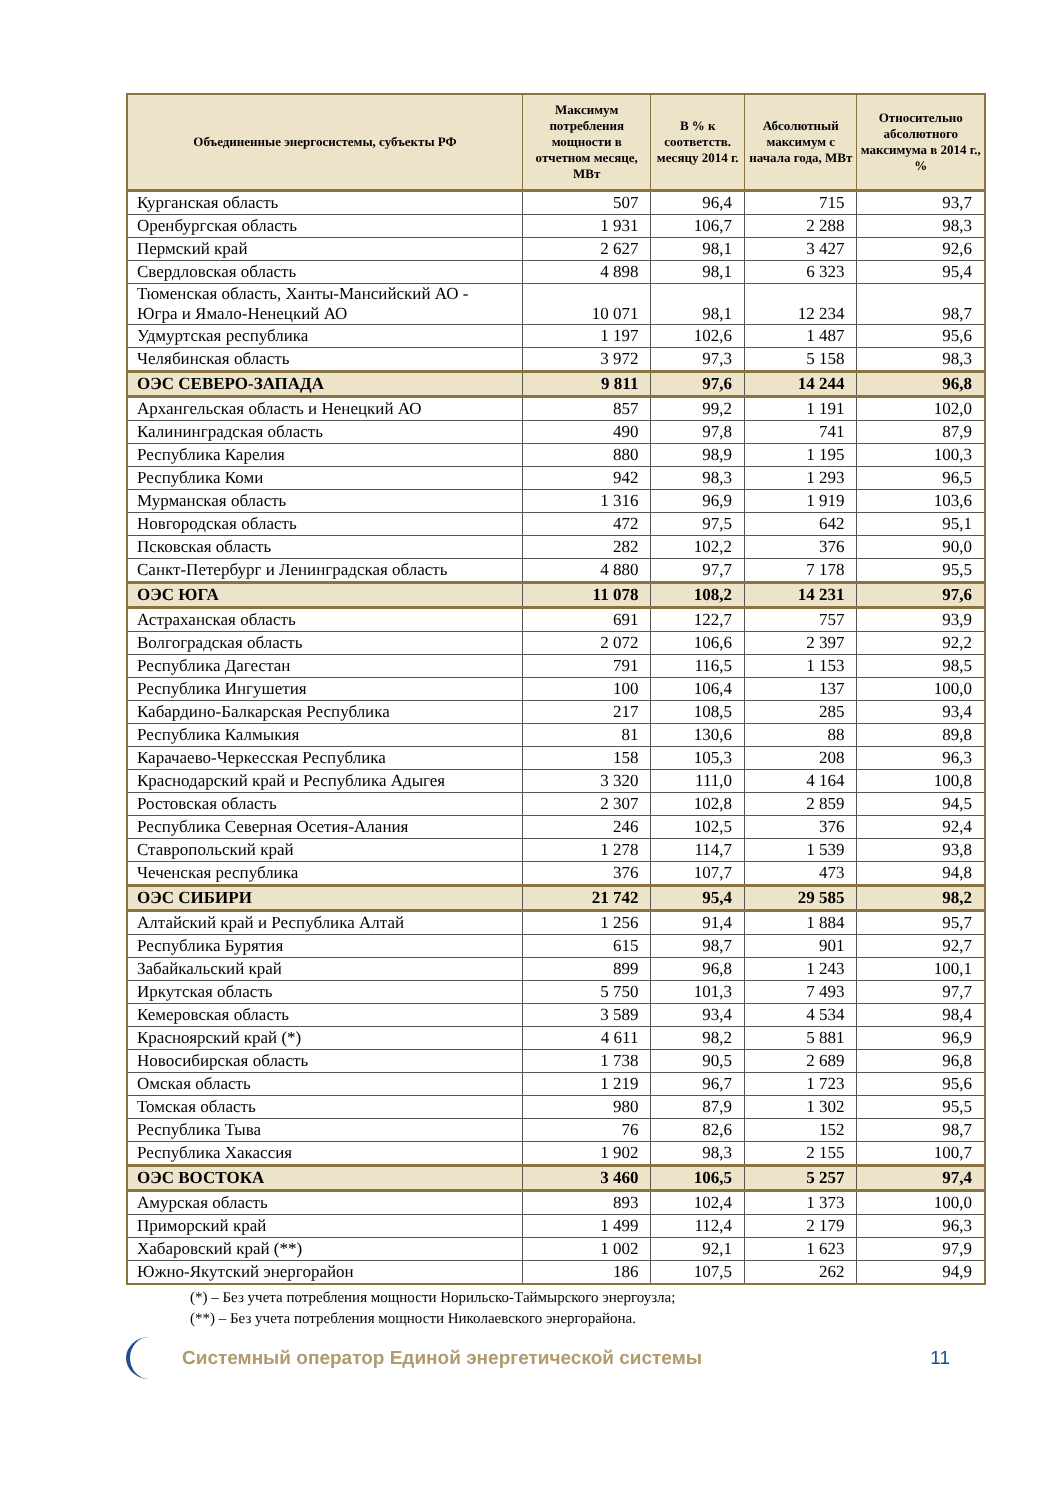| Объединенные энергосистемы, субъекты РФ | Максимум потребления мощности в отчетном месяце, МВт | В % к соответств. месяцу 2014 г. | Абсолютный максимум с начала года, МВт | Относительно абсолютного максимума в 2014 г., % |
| --- | --- | --- | --- | --- |
| Курганская область | 507 | 96,4 | 715 | 93,7 |
| Оренбургская область | 1 931 | 106,7 | 2 288 | 98,3 |
| Пермский край | 2 627 | 98,1 | 3 427 | 92,6 |
| Свердловская область | 4 898 | 98,1 | 6 323 | 95,4 |
| Тюменская область, Ханты-Мансийский АО - Югра и Ямало-Ненецкий АО | 10 071 | 98,1 | 12 234 | 98,7 |
| Удмуртская республика | 1 197 | 102,6 | 1 487 | 95,6 |
| Челябинская область | 3 972 | 97,3 | 5 158 | 98,3 |
| ОЭС СЕВЕРО-ЗАПАДА | 9 811 | 97,6 | 14 244 | 96,8 |
| Архангельская область и Ненецкий АО | 857 | 99,2 | 1 191 | 102,0 |
| Калининградская область | 490 | 97,8 | 741 | 87,9 |
| Республика Карелия | 880 | 98,9 | 1 195 | 100,3 |
| Республика Коми | 942 | 98,3 | 1 293 | 96,5 |
| Мурманская область | 1 316 | 96,9 | 1 919 | 103,6 |
| Новгородская область | 472 | 97,5 | 642 | 95,1 |
| Псковская область | 282 | 102,2 | 376 | 90,0 |
| Санкт-Петербург и Ленинградская область | 4 880 | 97,7 | 7 178 | 95,5 |
| ОЭС ЮГА | 11 078 | 108,2 | 14 231 | 97,6 |
| Астраханская область | 691 | 122,7 | 757 | 93,9 |
| Волгоградская область | 2 072 | 106,6 | 2 397 | 92,2 |
| Республика Дагестан | 791 | 116,5 | 1 153 | 98,5 |
| Республика Ингушетия | 100 | 106,4 | 137 | 100,0 |
| Кабардино-Балкарская Республика | 217 | 108,5 | 285 | 93,4 |
| Республика Калмыкия | 81 | 130,6 | 88 | 89,8 |
| Карачаево-Черкесская Республика | 158 | 105,3 | 208 | 96,3 |
| Краснодарский край и Республика Адыгея | 3 320 | 111,0 | 4 164 | 100,8 |
| Ростовская область | 2 307 | 102,8 | 2 859 | 94,5 |
| Республика Северная Осетия-Алания | 246 | 102,5 | 376 | 92,4 |
| Ставропольский край | 1 278 | 114,7 | 1 539 | 93,8 |
| Чеченская республика | 376 | 107,7 | 473 | 94,8 |
| ОЭС СИБИРИ | 21 742 | 95,4 | 29 585 | 98,2 |
| Алтайский край и Республика Алтай | 1 256 | 91,4 | 1 884 | 95,7 |
| Республика Бурятия | 615 | 98,7 | 901 | 92,7 |
| Забайкальский край | 899 | 96,8 | 1 243 | 100,1 |
| Иркутская область | 5 750 | 101,3 | 7 493 | 97,7 |
| Кемеровская область | 3 589 | 93,4 | 4 534 | 98,4 |
| Красноярский край (*) | 4 611 | 98,2 | 5 881 | 96,9 |
| Новосибирская область | 1 738 | 90,5 | 2 689 | 96,8 |
| Омская область | 1 219 | 96,7 | 1 723 | 95,6 |
| Томская область | 980 | 87,9 | 1 302 | 95,5 |
| Республика Тыва | 76 | 82,6 | 152 | 98,7 |
| Республика Хакассия | 1 902 | 98,3 | 2 155 | 100,7 |
| ОЭС ВОСТОКА | 3 460 | 106,5 | 5 257 | 97,4 |
| Амурская область | 893 | 102,4 | 1 373 | 100,0 |
| Приморский край | 1 499 | 112,4 | 2 179 | 96,3 |
| Хабаровский край (**) | 1 002 | 92,1 | 1 623 | 97,9 |
| Южно-Якутский энергорайон | 186 | 107,5 | 262 | 94,9 |
(*) – Без учета потребления мощности Норильско-Таймырского энергоузла;
(**) – Без учета потребления мощности Николаевского энергорайона.
Системный оператор Единой энергетической системы
11